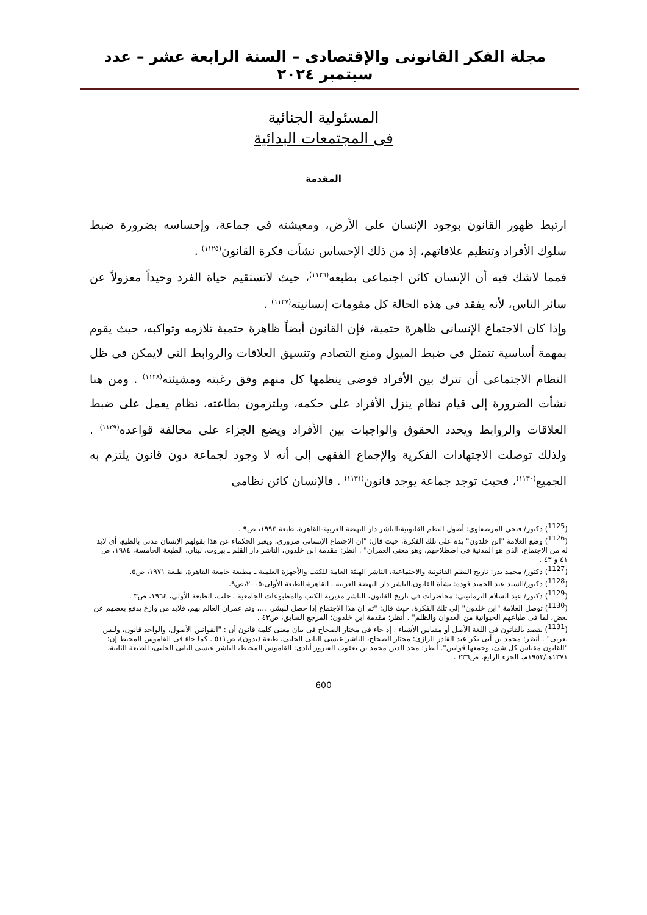مجلة الفكر القانونى والإقتصادى – السنة الرابعة عشر – عدد سبتمبر ٢٠٢٤
المسئولية الجنائية
فى المجتمعات البدائية
المقدمة
ارتبط ظهور القانون بوجود الإنسان على الأرض، ومعيشته فى جماعة، وإحساسه بضرورة ضبط سلوك الأفراد وتنظيم علاقاتهم، إذ من ذلك الإحساس نشأت فكرة القانون<sup>(١١٢٥)</sup> .
فمما لاشك فيه أن الإنسان كائن اجتماعى بطبعه<sup>(١١٢٦)</sup>، حيث لاتستقيم حياة الفرد وحيداً معزولاً عن سائر الناس، لأنه يفقد فى هذه الحالة كل مقومات إنسانيته<sup>(١١٢٧)</sup> .
وإذا كان الاجتماع الإنسانى ظاهرة حتمية، فإن القانون أيضاً ظاهرة حتمية تلازمه وتواكبه، حيث يقوم بمهمة أساسية تتمثل فى ضبط الميول ومنع التصادم وتنسيق العلاقات والروابط التى لايمكن فى ظل النظام الاجتماعى أن تترك بين الأفراد فوضى ينظمها كل منهم وفق رغبته ومشيئته<sup>(١١٢٨)</sup> . ومن هنا نشأت الضرورة إلى قيام نظام ينزل الأفراد على حكمه، ويلتزمون بطاعته، نظام يعمل على ضبط العلاقات والروابط ويحدد الحقوق والواجبات بين الأفراد ويضع الجزاء على مخالفة قواعده<sup>(١١٢٩)</sup> . ولذلك توصلت الاجتهادات الفكرية والإجماع الفقهى إلى أنه لا وجود لجماعة دون قانون يلتزم به الجميع<sup>(١١٣٠)</sup>، فحيث توجد جماعة يوجد قانون<sup>(١١٣١)</sup> . فالإنسان كائن نظامى
(<sup>1125</sup>) دكتور/ فتحى المرصفاوى: أصول النظم القانونية،الناشر دار النهضة العربية-القاهرة، طبعة ١٩٩٣، ص٩ .
(<sup>1126</sup>) وضع العلامة "ابن خلدون" يده على تلك الفكرة، حيث قال: "إن الاجتماع الإنسانى ضرورى، ويعبر الحكماء عن هذا بقولهم الإنسان مدنى بالطبع، أى لابد له من الاجتماع، الذى هو المدنية فى اصطلاحهم، وهو معنى العمران" . انظر: مقدمة ابن خلدون، الناشر دار القلم ـ بيروت، لبنان، الطبعة الخامسة، ١٩٨٤، ص ٤١ و ٤٣ .
(<sup>1127</sup>) دكتور/ محمد بدر: تاريخ النظم القانونية والاجتماعية، الناشر الهيئة العامة للكتب والأجهزة العلمية ـ مطبعة جامعة القاهرة، طبعة ١٩٧١، ص٥.
(<sup>1128</sup>) دكتور/السيد عبد الحميد فوده: نشأة القانون،الناشر دار النهضة العربية ـ القاهرة،الطبعة الأولى،٢٠٠٥،ص٩.
(<sup>1129</sup>) دكتور/ عبد السلام الترمانينى: محاضرات فى تاريخ القانون، الناشر مديرية الكتب والمطبوعات الجامعية ـ حلب، الطبعة الأولى، ١٩٦٤، ص٣ .
(<sup>1130</sup>) توصل العلامة "ابن خلدون" إلى تلك الفكرة، حيث قال: "ثم إن هذا الاجتماع إذا حصل للبشر، ...، وتم عمران العالم بهم، فلابد من وازع يدفع بعضهم عن بعض، لما فى طباعهم الحيوانية من العدوان والظلم" . أنظر: مقدمة ابن خلدون: المرجع السابق، ص٤٣ .
(<sup>1131</sup>) يقصد بالقانون فى اللغة الأصل أو مقياس الأشياء . إذ جاء فى مختار الصحاح فى بيان معنى كلمة قانون أن : "القوانين الأصول، والواحد قانون، وليس بعربى" . أنظر: محمد بن أبى بكر عبد القادر الرازى: مختار الصحاح، الناشر عيسى البابى الحلبى، طبعة (بدون)، ص٥١١ . كما جاء فى القاموس المحيط إن: "القانون مقياس كل شئ، وجمعها قوانين". أنظر: مجد الدين محمد بن يعقوب الفيروز أبادى: القاموس المحيط، الناشر عيسى البابى الحلبى، الطبعة الثانية، ١٣٧١هـ/١٩٥٢م، الجزء الرابع، ص٢٣٦ .
600